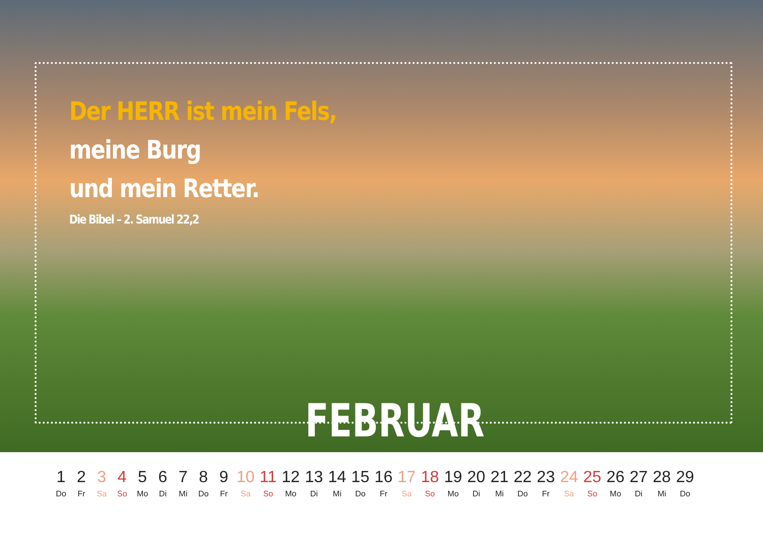Der HERR ist mein Fels,
meine Burg
und mein Retter.
Die Bibel – 2. Samuel 22,2
FEBRUAR
| 1 | 2 | 3 | 4 | 5 | 6 | 7 | 8 | 9 | 10 | 11 | 12 | 13 | 14 | 15 | 16 | 17 | 18 | 19 | 20 | 21 | 22 | 23 | 24 | 25 | 26 | 27 | 28 | 29 |
| Do | Fr | Sa | So | Mo | Di | Mi | Do | Fr | Sa | So | Mo | Di | Mi | Do | Fr | Sa | So | Mo | Di | Mi | Do | Fr | Sa | So | Mo | Di | Mi | Do |